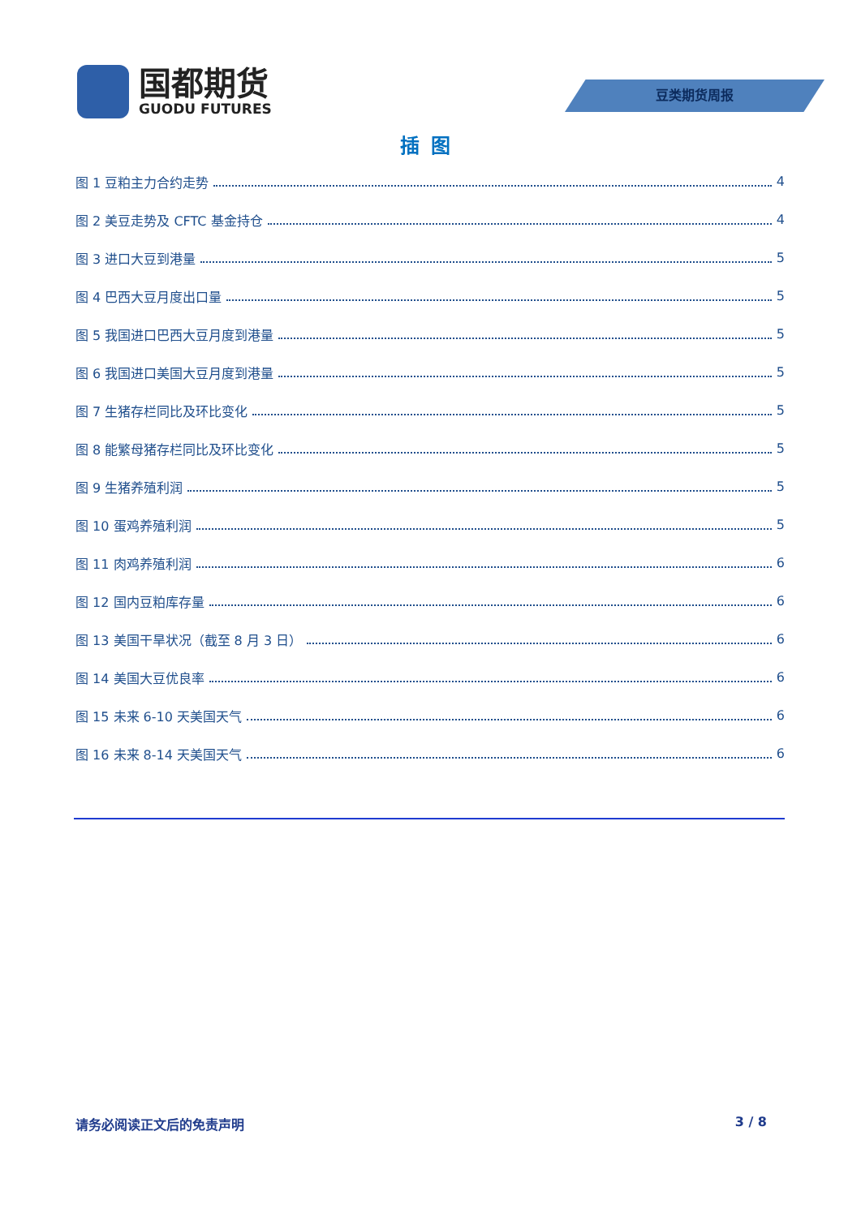国都期货
GUODU FUTURES
豆类期货周报
插图
图 1 豆粕主力合约走势 4
图 2 美豆走势及 CFTC 基金持仓 4
图 3 进口大豆到港量 5
图 4 巴西大豆月度出口量 5
图 5 我国进口巴西大豆月度到港量 5
图 6 我国进口美国大豆月度到港量 5
图 7 生猪存栏同比及环比变化 5
图 8 能繁母猪存栏同比及环比变化 5
图 9 生猪养殖利润 5
图 10 蛋鸡养殖利润 5
图 11 肉鸡养殖利润 6
图 12 国内豆粕库存量 6
图 13 美国干旱状况（截至 8 月 3 日） 6
图 14 美国大豆优良率 6
图 15 未来 6-10 天美国天气 6
图 16 未来 8-14 天美国天气 6
请务必阅读正文后的免责声明 3 / 8